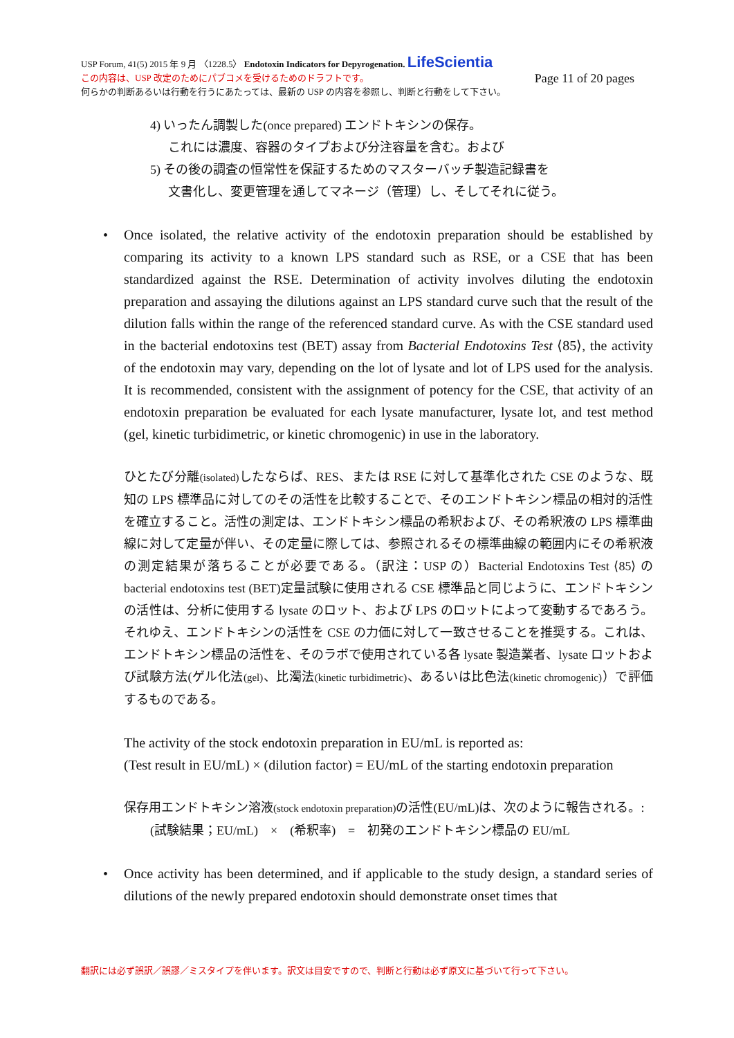USP Forum, 41(5) 2015 年 9 月 〈1228.5〉 Endotoxin Indicators for Depyrogenation. LifeScientia
この内容は、USP 改定のためにパブコメを受けるためのドラフトです。 Page 11 of 20 pages
何らかの判断あるいは行動を行うにあたっては、最新の USP の内容を参照し、判断と行動をして下さい。
4) いったん調製した(once prepared) エンドトキシンの保存。
これには濃度、容器のタイプおよび分注容量を含む。および
5) その後の調査の恒常性を保証するためのマスターバッチ製造記録書を
文書化し、変更管理を通してマネージ（管理）し、そしてそれに従う。
• Once isolated, the relative activity of the endotoxin preparation should be established by comparing its activity to a known LPS standard such as RSE, or a CSE that has been standardized against the RSE. Determination of activity involves diluting the endotoxin preparation and assaying the dilutions against an LPS standard curve such that the result of the dilution falls within the range of the referenced standard curve. As with the CSE standard used in the bacterial endotoxins test (BET) assay from Bacterial Endotoxins Test ⟨85⟩, the activity of the endotoxin may vary, depending on the lot of lysate and lot of LPS used for the analysis. It is recommended, consistent with the assignment of potency for the CSE, that activity of an endotoxin preparation be evaluated for each lysate manufacturer, lysate lot, and test method (gel, kinetic turbidimetric, or kinetic chromogenic) in use in the laboratory.
ひとたび分離(isolated) したならば、RES、または RSE に対して基準化された CSE のような、既知の LPS 標準品に対してのその活性を比較することで、そのエンドトキシン標品の相対的活性を確立すること。活性の測定は、エンドトキシン標品の希釈および、その希釈液の LPS 標準曲線に対して定量が伴い、その定量に際しては、参照されるその標準曲線の範囲内にその希釈液の測定結果が落ちることが必要である。（訳注：USP の）Bacterial Endotoxins Test ⟨85⟩ の bacterial endotoxins test (BET)定量試験に使用される CSE 標準品と同じように、エンドトキシンの活性は、分析に使用する lysate のロット、および LPS のロットによって変動するであろう。それゆえ、エンドトキシンの活性を CSE の力価に対して一致させることを推奨する。これは、エンドトキシン標品の活性を、そのラボで使用されている各 lysate 製造業者、lysate ロットおよび試験方法(ゲル化法(gel)、比濁法(kinetic turbidimetric)、あるいは比色法(kinetic chromogenic)）で評価するものである。
The activity of the stock endotoxin preparation in EU/mL is reported as:
(Test result in EU/mL) × (dilution factor) = EU/mL of the starting endotoxin preparation
保存用エンドトキシン溶液(stock endotoxin preparation) の活性(EU/mL)は、次のように報告される。:
(試験結果；EU/mL) × (希釈率) = 初発のエンドトキシン標品の EU/mL
• Once activity has been determined, and if applicable to the study design, a standard series of dilutions of the newly prepared endotoxin should demonstrate onset times that
翻訳には必ず誤訳／誤謬／ミスタイプを伴います。訳文は目安ですので、判断と行動は必ず原文に基づいて行って下さい。